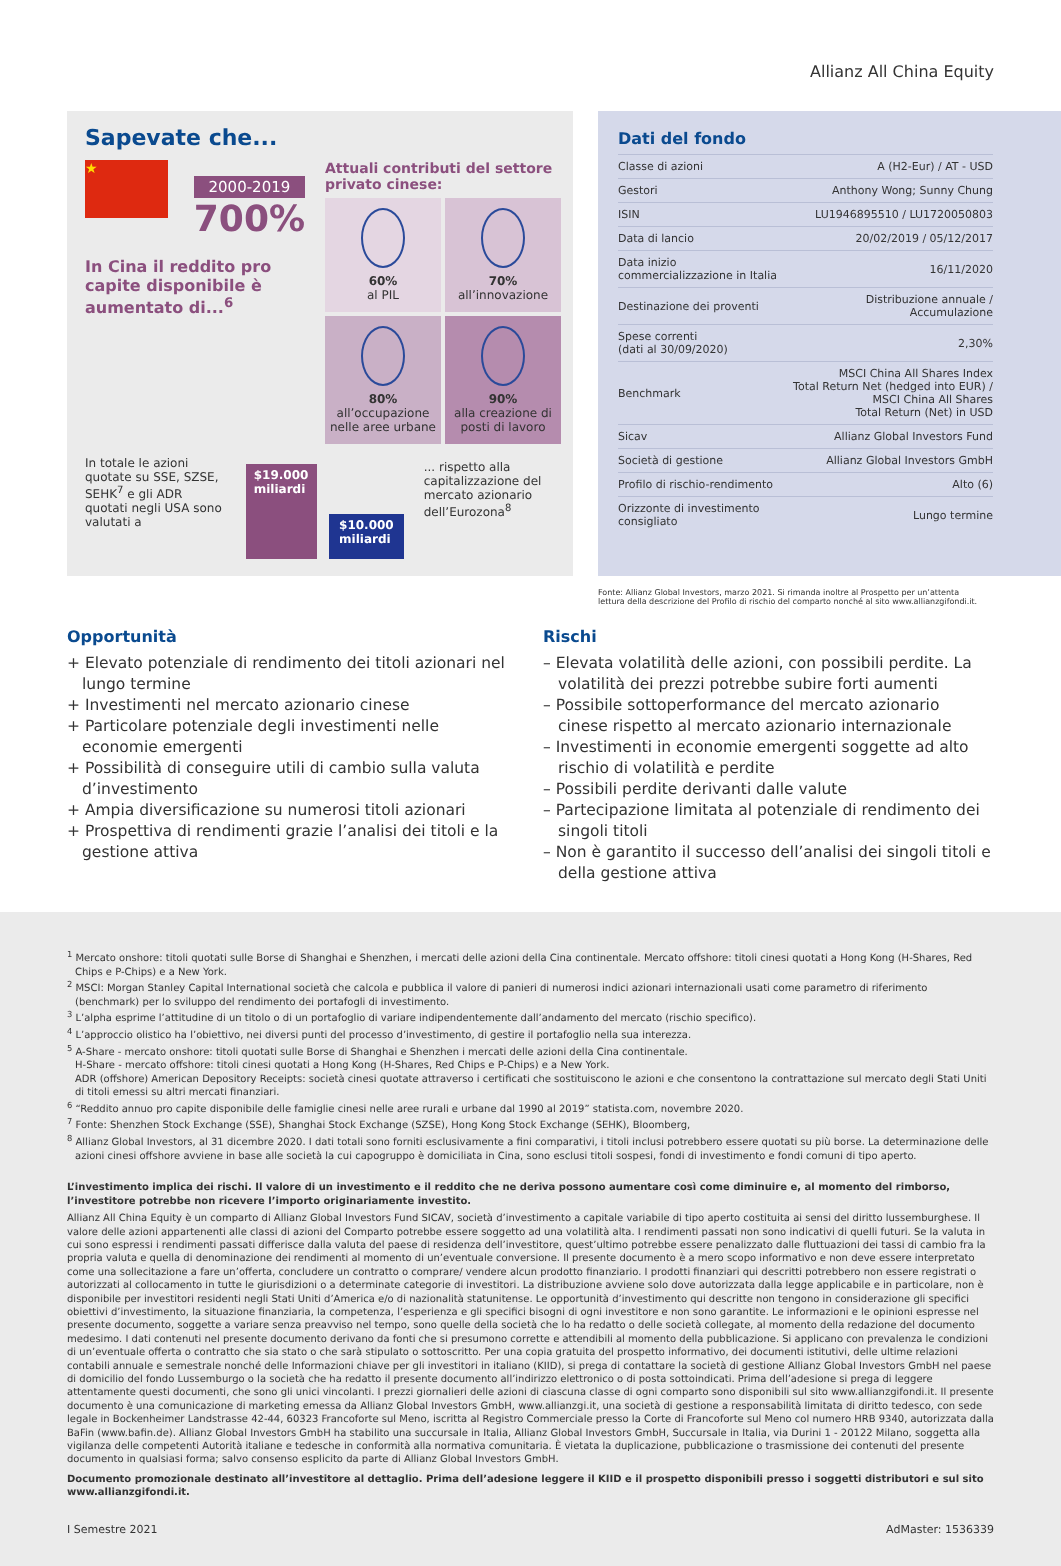Allianz All China Equity
Sapevate che...
★
2000-2019
700%
In Cina il reddito pro capite disponibile è aumentato di...<sup>6</sup>
Attuali contributi del settore privato cinese:
60%
al PIL
70%
all’innovazione
80%
all’occupazione nelle aree urbane
90%
alla creazione di posti di lavoro
In totale le azioni quotate su SSE, SZSE, SEHK<sup>7</sup> e gli ADR quotati negli USA sono valutati a
$19.000 miliardi
$10.000 miliardi
... rispetto alla capitalizzazione del mercato azionario dell’Eurozona<sup>8</sup>
Dati del fondo
| Classe di azioni | A (H2-Eur) / AT - USD |
| Gestori | Anthony Wong; Sunny Chung |
| ISIN | LU1946895510 / LU1720050803 |
| Data di lancio | 20/02/2019 / 05/12/2017 |
| Data inizio commercializzazione in Italia | 16/11/2020 |
| Destinazione dei proventi | Distribuzione annuale / Accumulazione |
| Spese correnti (dati al 30/09/2020) | 2,30% |
| Benchmark | MSCI China All Shares Index Total Return Net (hedged into EUR) / MSCI China All Shares Total Return (Net) in USD |
| Sicav | Allianz Global Investors Fund |
| Società di gestione | Allianz Global Investors GmbH |
| Profilo di rischio-rendimento | Alto (6) |
| Orizzonte di investimento consigliato | Lungo termine |
Fonte: Allianz Global Investors, marzo 2021. Si rimanda inoltre al Prospetto per un’attenta lettura della descrizione del Profilo di rischio del comparto nonché al sito www.allianzgifondi.it.
Opportunità
+ Elevato potenziale di rendimento dei titoli azionari nel lungo termine
+ Investimenti nel mercato azionario cinese
+ Particolare potenziale degli investimenti nelle economie emergenti
+ Possibilità di conseguire utili di cambio sulla valuta d’investimento
+ Ampia diversificazione su numerosi titoli azionari
+ Prospettiva di rendimenti grazie l’analisi dei titoli e la gestione attiva
Rischi
– Elevata volatilità delle azioni, con possibili perdite. La volatilità dei prezzi potrebbe subire forti aumenti
– Possibile sottoperformance del mercato azionario cinese rispetto al mercato azionario internazionale
– Investimenti in economie emergenti soggette ad alto rischio di volatilità e perdite
– Possibili perdite derivanti dalle valute
– Partecipazione limitata al potenziale di rendimento dei singoli titoli
– Non è garantito il successo dell’analisi dei singoli titoli e della gestione attiva
<sup>1</sup> Mercato onshore: titoli quotati sulle Borse di Shanghai e Shenzhen, i mercati delle azioni della Cina continentale. Mercato offshore: titoli cinesi quotati a Hong Kong (H-Shares, Red Chips e P-Chips) e a New York.
<sup>2</sup> MSCI: Morgan Stanley Capital International società che calcola e pubblica il valore di panieri di numerosi indici azionari internazionali usati come parametro di riferimento (benchmark) per lo sviluppo del rendimento dei portafogli di investimento.
<sup>3</sup> L’alpha esprime l’attitudine di un titolo o di un portafoglio di variare indipendentemente dall’andamento del mercato (rischio specifico).
<sup>4</sup> L’approccio olistico ha l’obiettivo, nei diversi punti del processo d’investimento, di gestire il portafoglio nella sua interezza.
<sup>5</sup> A-Share - mercato onshore: titoli quotati sulle Borse di Shanghai e Shenzhen i mercati delle azioni della Cina continentale.
H-Share - mercato offshore: titoli cinesi quotati a Hong Kong (H-Shares, Red Chips e P-Chips) e a New York.
ADR (offshore) American Depository Receipts: società cinesi quotate attraverso i certificati che sostituiscono le azioni e che consentono la contrattazione sul mercato degli Stati Uniti di titoli emessi su altri mercati finanziari.
<sup>6</sup> “Reddito annuo pro capite disponibile delle famiglie cinesi nelle aree rurali e urbane dal 1990 al 2019” statista.com, novembre 2020.
<sup>7</sup> Fonte: Shenzhen Stock Exchange (SSE), Shanghai Stock Exchange (SZSE), Hong Kong Stock Exchange (SEHK), Bloomberg,
<sup>8</sup> Allianz Global Investors, al 31 dicembre 2020. I dati totali sono forniti esclusivamente a fini comparativi, i titoli inclusi potrebbero essere quotati su più borse. La determinazione delle azioni cinesi offshore avviene in base alle società la cui capogruppo è domiciliata in Cina, sono esclusi titoli sospesi, fondi di investimento e fondi comuni di tipo aperto.
L’investimento implica dei rischi. Il valore di un investimento e il reddito che ne deriva possono aumentare così come diminuire e, al momento del rimborso, l’investitore potrebbe non ricevere l’importo originariamente investito.
Allianz All China Equity è un comparto di Allianz Global Investors Fund SICAV, società d’investimento a capitale variabile di tipo aperto costituita ai sensi del diritto lussemburghese. Il valore delle azioni appartenenti alle classi di azioni del Comparto potrebbe essere soggetto ad una volatilità alta. I rendimenti passati non sono indicativi di quelli futuri. Se la valuta in cui sono espressi i rendimenti passati differisce dalla valuta del paese di residenza dell’investitore, quest’ultimo potrebbe essere penalizzato dalle fluttuazioni dei tassi di cambio fra la propria valuta e quella di denominazione dei rendimenti al momento di un’eventuale conversione. Il presente documento è a mero scopo informativo e non deve essere interpretato come una sollecitazione a fare un’offerta, concludere un contratto o comprare/ vendere alcun prodotto finanziario. I prodotti finanziari qui descritti potrebbero non essere registrati o autorizzati al collocamento in tutte le giurisdizioni o a determinate categorie di investitori. La distribuzione avviene solo dove autorizzata dalla legge applicabile e in particolare, non è disponibile per investitori residenti negli Stati Uniti d’America e/o di nazionalità statunitense. Le opportunità d’investimento qui descritte non tengono in considerazione gli specifici obiettivi d’investimento, la situazione finanziaria, la competenza, l’esperienza e gli specifici bisogni di ogni investitore e non sono garantite. Le informazioni e le opinioni espresse nel presente documento, soggette a variare senza preavviso nel tempo, sono quelle della società che lo ha redatto o delle società collegate, al momento della redazione del documento medesimo. I dati contenuti nel presente documento derivano da fonti che si presumono corrette e attendibili al momento della pubblicazione. Si applicano con prevalenza le condizioni di un’eventuale offerta o contratto che sia stato o che sarà stipulato o sottoscritto. Per una copia gratuita del prospetto informativo, dei documenti istitutivi, delle ultime relazioni contabili annuale e semestrale nonché delle Informazioni chiave per gli investitori in italiano (KIID), si prega di contattare la società di gestione Allianz Global Investors GmbH nel paese di domicilio del fondo Lussemburgo o la società che ha redatto il presente documento all’indirizzo elettronico o di posta sottoindicati. Prima dell’adesione si prega di leggere attentamente questi documenti, che sono gli unici vincolanti. I prezzi giornalieri delle azioni di ciascuna classe di ogni comparto sono disponibili sul sito www.allianzgifondi.it. Il presente documento è una comunicazione di marketing emessa da Allianz Global Investors GmbH, www.allianzgi.it, una società di gestione a responsabilità limitata di diritto tedesco, con sede legale in Bockenheimer Landstrasse 42-44, 60323 Francoforte sul Meno, iscritta al Registro Commerciale presso la Corte di Francoforte sul Meno col numero HRB 9340, autorizzata dalla BaFin (www.bafin.de). Allianz Global Investors GmbH ha stabilito una succursale in Italia, Allianz Global Investors GmbH, Succursale in Italia, via Durini 1 - 20122 Milano, soggetta alla vigilanza delle competenti Autorità italiane e tedesche in conformità alla normativa comunitaria. È vietata la duplicazione, pubblicazione o trasmissione dei contenuti del presente documento in qualsiasi forma; salvo consenso esplicito da parte di Allianz Global Investors GmbH.
Documento promozionale destinato all’investitore al dettaglio. Prima dell’adesione leggere il KIID e il prospetto disponibili presso i soggetti distributori e sul sito www.allianzgifondi.it.
I Semestre 2021 AdMaster: 1536339